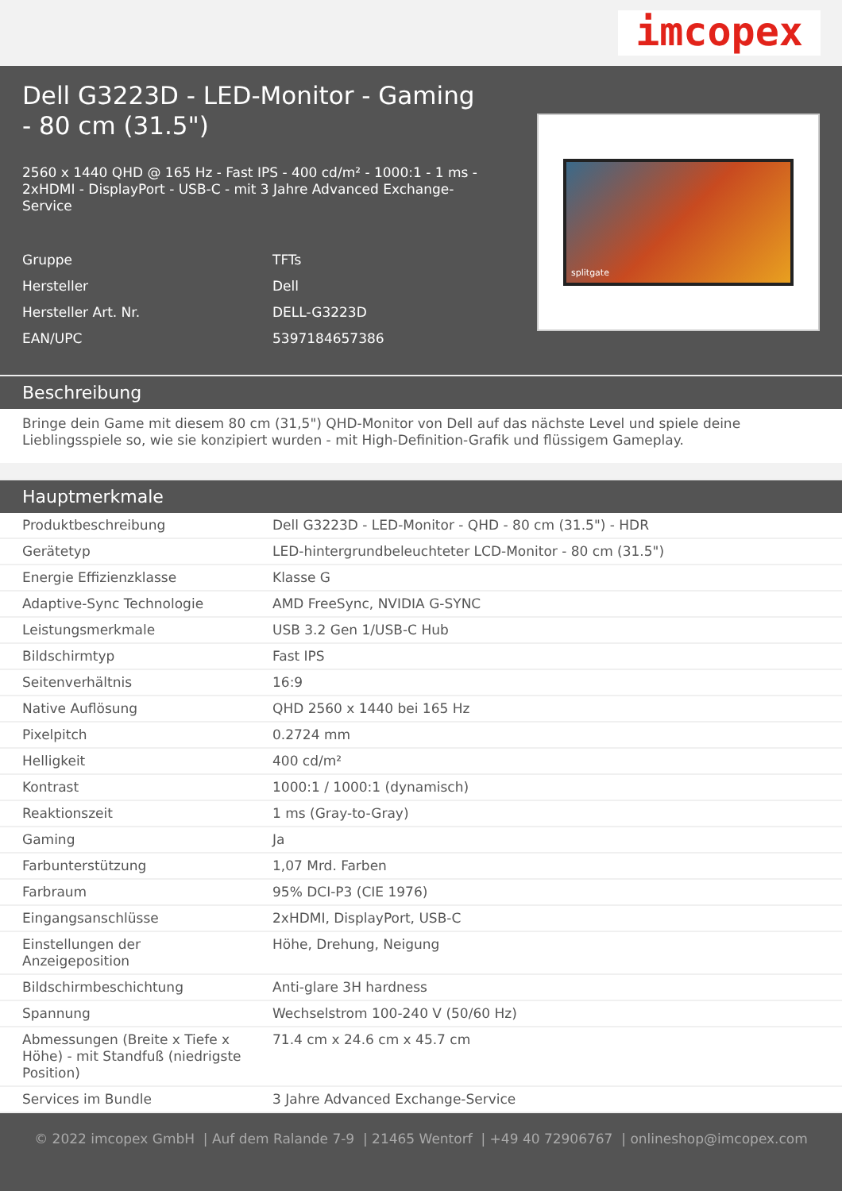imcopex
Dell G3223D - LED-Monitor - Gaming - 80 cm (31.5")
2560 x 1440 QHD @ 165 Hz - Fast IPS - 400 cd/m² - 1000:1 - 1 ms - 2xHDMI - DisplayPort - USB-C - mit 3 Jahre Advanced Exchange-Service
| Gruppe | TFTs |
| Hersteller | Dell |
| Hersteller Art. Nr. | DELL-G3223D |
| EAN/UPC | 5397184657386 |
splitgate
Beschreibung
Bringe dein Game mit diesem 80 cm (31,5") QHD-Monitor von Dell auf das nächste Level und spiele deine Lieblingsspiele so, wie sie konzipiert wurden - mit High-Definition-Grafik und flüssigem Gameplay.
Hauptmerkmale
| Produktbeschreibung | Dell G3223D - LED-Monitor - QHD - 80 cm (31.5") - HDR |
| Gerätetyp | LED-hintergrundbeleuchteter LCD-Monitor - 80 cm (31.5") |
| Energie Effizienzklasse | Klasse G |
| Adaptive-Sync Technologie | AMD FreeSync, NVIDIA G-SYNC |
| Leistungsmerkmale | USB 3.2 Gen 1/USB-C Hub |
| Bildschirmtyp | Fast IPS |
| Seitenverhältnis | 16:9 |
| Native Auflösung | QHD 2560 x 1440 bei 165 Hz |
| Pixelpitch | 0.2724 mm |
| Helligkeit | 400 cd/m² |
| Kontrast | 1000:1 / 1000:1 (dynamisch) |
| Reaktionszeit | 1 ms (Gray-to-Gray) |
| Gaming | Ja |
| Farbunterstützung | 1,07 Mrd. Farben |
| Farbraum | 95% DCI-P3 (CIE 1976) |
| Eingangsanschlüsse | 2xHDMI, DisplayPort, USB-C |
| Einstellungen der Anzeigeposition | Höhe, Drehung, Neigung |
| Bildschirmbeschichtung | Anti-glare 3H hardness |
| Spannung | Wechselstrom 100-240 V (50/60 Hz) |
| Abmessungen (Breite x Tiefe x Höhe) - mit Standfuß (niedrigste Position) | 71.4 cm x 24.6 cm x 45.7 cm |
| Services im Bundle | 3 Jahre Advanced Exchange-Service |
© 2022 imcopex GmbH | Auf dem Ralande 7-9 | 21465 Wentorf | +49 40 72906767 | onlineshop@imcopex.com